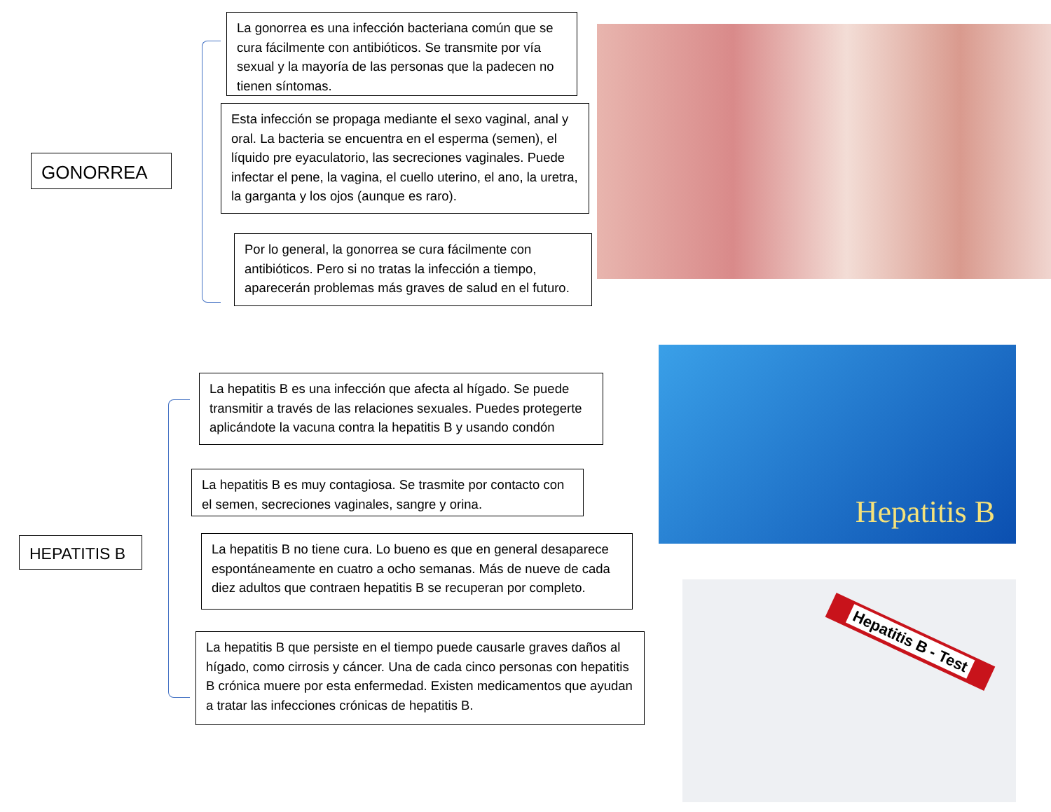GONORREA
La gonorrea es una infección bacteriana común que se cura fácilmente con antibióticos. Se transmite por vía sexual y la mayoría de las personas que la padecen no tienen síntomas.
Esta infección se propaga mediante el sexo vaginal, anal y oral. La bacteria se encuentra en el esperma (semen), el líquido pre eyaculatorio, las secreciones vaginales. Puede infectar el pene, la vagina, el cuello uterino, el ano, la uretra, la garganta y los ojos (aunque es raro).
Por lo general, la gonorrea se cura fácilmente con antibióticos. Pero si no tratas la infección a tiempo, aparecerán problemas más graves de salud en el futuro.
HEPATITIS B
La hepatitis B es una infección que afecta al hígado. Se puede transmitir a través de las relaciones sexuales. Puedes protegerte aplicándote la vacuna contra la hepatitis B y usando condón
La hepatitis B es muy contagiosa. Se trasmite por contacto con el semen, secreciones vaginales, sangre y orina.
La hepatitis B no tiene cura. Lo bueno es que en general desaparece espontáneamente en cuatro a ocho semanas. Más de nueve de cada diez adultos que contraen hepatitis B se recuperan por completo.
La hepatitis B que persiste en el tiempo puede causarle graves daños al hígado, como cirrosis y cáncer. Una de cada cinco personas con hepatitis B crónica muere por esta enfermedad. Existen medicamentos que ayudan a tratar las infecciones crónicas de hepatitis B.
Hepatitis B
Hepatitis B - Test